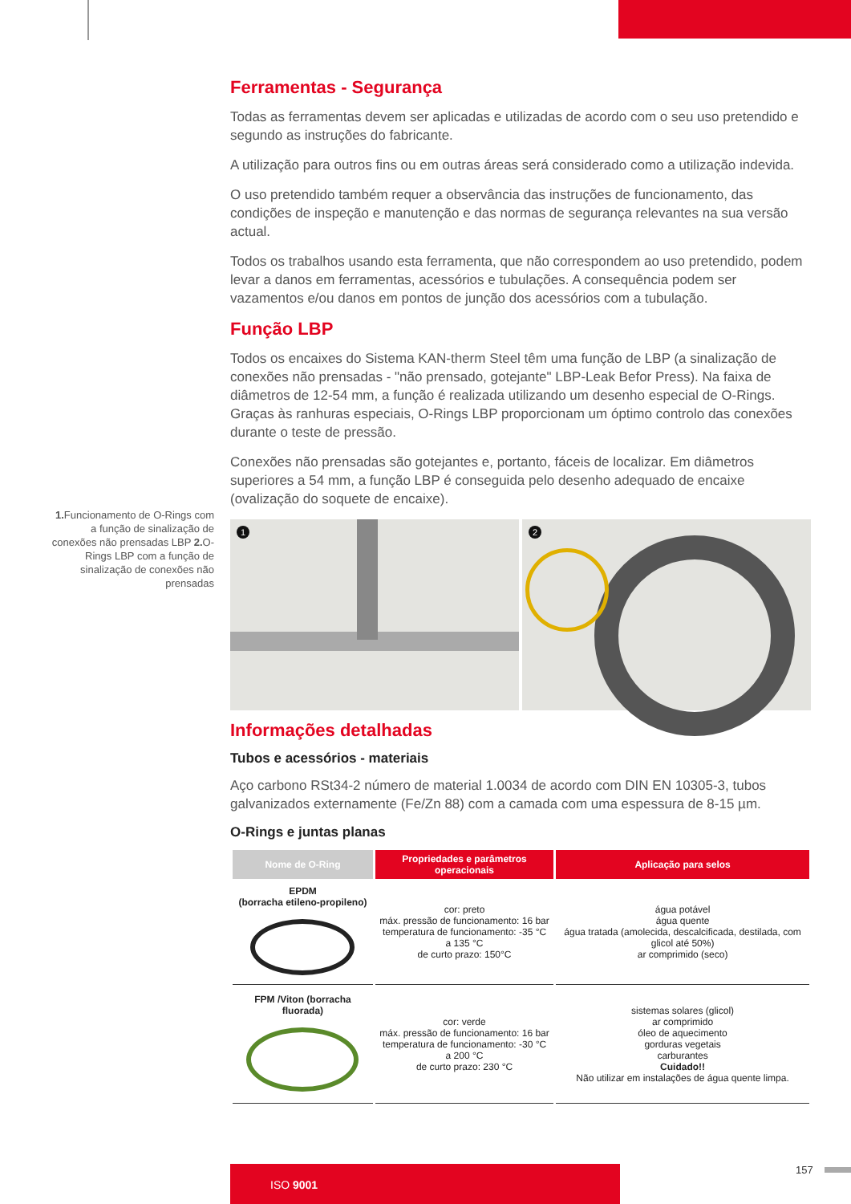Ferramentas - Segurança
Todas as ferramentas devem ser aplicadas e utilizadas de acordo com o seu uso pretendido e segundo as instruções do fabricante.
A utilização para outros fins ou em outras áreas será considerado como a utilização indevida.
O uso pretendido também requer a observância das instruções de funcionamento, das condições de inspeção e manutenção e das normas de segurança relevantes na sua versão actual.
Todos os trabalhos usando esta ferramenta, que não correspondem ao uso pretendido, podem levar a danos em ferramentas, acessórios e tubulações. A consequência podem ser vazamentos e/ou danos em pontos de junção dos acessórios com a tubulação.
Função LBP
Todos os encaixes do Sistema KAN-therm Steel têm uma função de LBP (a sinalização de conexões não prensadas - "não prensado, gotejante" LBP-Leak Befor Press). Na faixa de diâmetros de 12-54 mm, a função é realizada utilizando um desenho especial de O-Rings. Graças às ranhuras especiais, O-Rings LBP proporcionam um óptimo controlo das conexões durante o teste de pressão.
Conexões não prensadas são gotejantes e, portanto, fáceis de localizar. Em diâmetros superiores a 54 mm, a função LBP é conseguida pelo desenho adequado de encaixe (ovalização do soquete de encaixe).
1
2
Informações detalhadas
Tubos e acessórios - materiais
Aço carbono RSt34-2 número de material 1.0034 de acordo com DIN EN 10305-3, tubos galvanizados externamente (Fe/Zn 88) com a camada com uma espessura de 8-15 µm.
O-Rings e juntas planas
| Nome de O-Ring | Propriedades e parâmetros operacionais | Aplicação para selos |
| --- | --- | --- |
| EPDM (borracha etileno-propileno) | cor: preto máx. pressão de funcionamento: 16 bar temperatura de funcionamento: -35 °C a 135 °C de curto prazo: 150°C | água potável água quente água tratada (amolecida, descalcificada, destilada, com glicol até 50%) ar comprimido (seco) |
| FPM /Viton (borracha fluorada) | cor: verde máx. pressão de funcionamento: 16 bar temperatura de funcionamento: -30 °C a 200 °C de curto prazo: 230 °C | sistemas solares (glicol) ar comprimido óleo de aquecimento gorduras vegetais carburantes Cuidado!! Não utilizar em instalações de água quente limpa. |
1. Funcionamento de O-Rings com a função de sinalização de conexões não prensadas LBP 2. O-Rings LBP com a função de sinalização de conexões não prensadas
ISO 9001 157